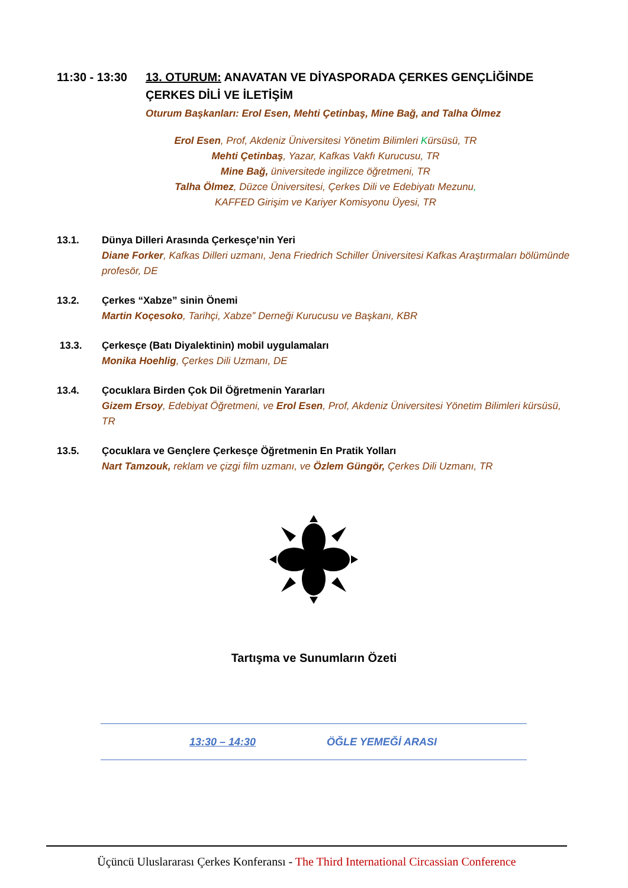11:30 - 13:30
13. OTURUM: ANAVATAN VE DİYASPORADA ÇERKES GENÇLİĞİNDE ÇERKES DİLİ VE İLETİŞİM
Oturum Başkanları: Erol Esen, Mehti Çetinbaş, Mine Bağ, and Talha Ölmez
Erol Esen, Prof, Akdeniz Üniversitesi Yönetim Bilimleri Kürsüsü, TR
Mehti Çetinbaş, Yazar, Kafkas Vakfı Kurucusu, TR
Mine Bağ, üniversitede ingilizce öğretmeni, TR
Talha Ölmez, Düzce Üniversitesi, Çerkes Dili ve Edebiyatı Mezunu,
KAFFED Girişim ve Kariyer Komisyonu Üyesi, TR
13.1. Dünya Dilleri Arasında Çerkesçe’nin Yeri
Diane Forker, Kafkas Dilleri uzmanı, Jena Friedrich Schiller Üniversitesi Kafkas Araştırmaları bölümünde profesör, DE
13.2. Çerkes “Xabze” sinin Önemi
Martin Koçesoko, Tarihçi, Xabze” Derneği Kurucusu ve Başkanı, KBR
13.3. Çerkesçe (Batı Diyalektinin) mobil uygulamaları
Monika Hoehlig, Çerkes Dili Uzmanı, DE
13.4. Çocuklara Birden Çok Dil Öğretmenin Yararları
Gizem Ersoy, Edebiyat Öğretmeni, ve Erol Esen, Prof, Akdeniz Üniversitesi Yönetim Bilimleri kürsüsü, TR
13.5. Çocuklara ve Gençlere Çerkesçe Öğretmenin En Pratik Yolları
Nart Tamzouk, reklam ve çizgi film uzmanı, ve Özlem Güngör, Çerkes Dili Uzmanı, TR
Tartışma ve Sunumların Özeti
13:30 – 14:30 ÖĞLE YEMEĞİ ARASI
Üçüncü Uluslararası Çerkes Konferansı - The Third International Circassian Conference